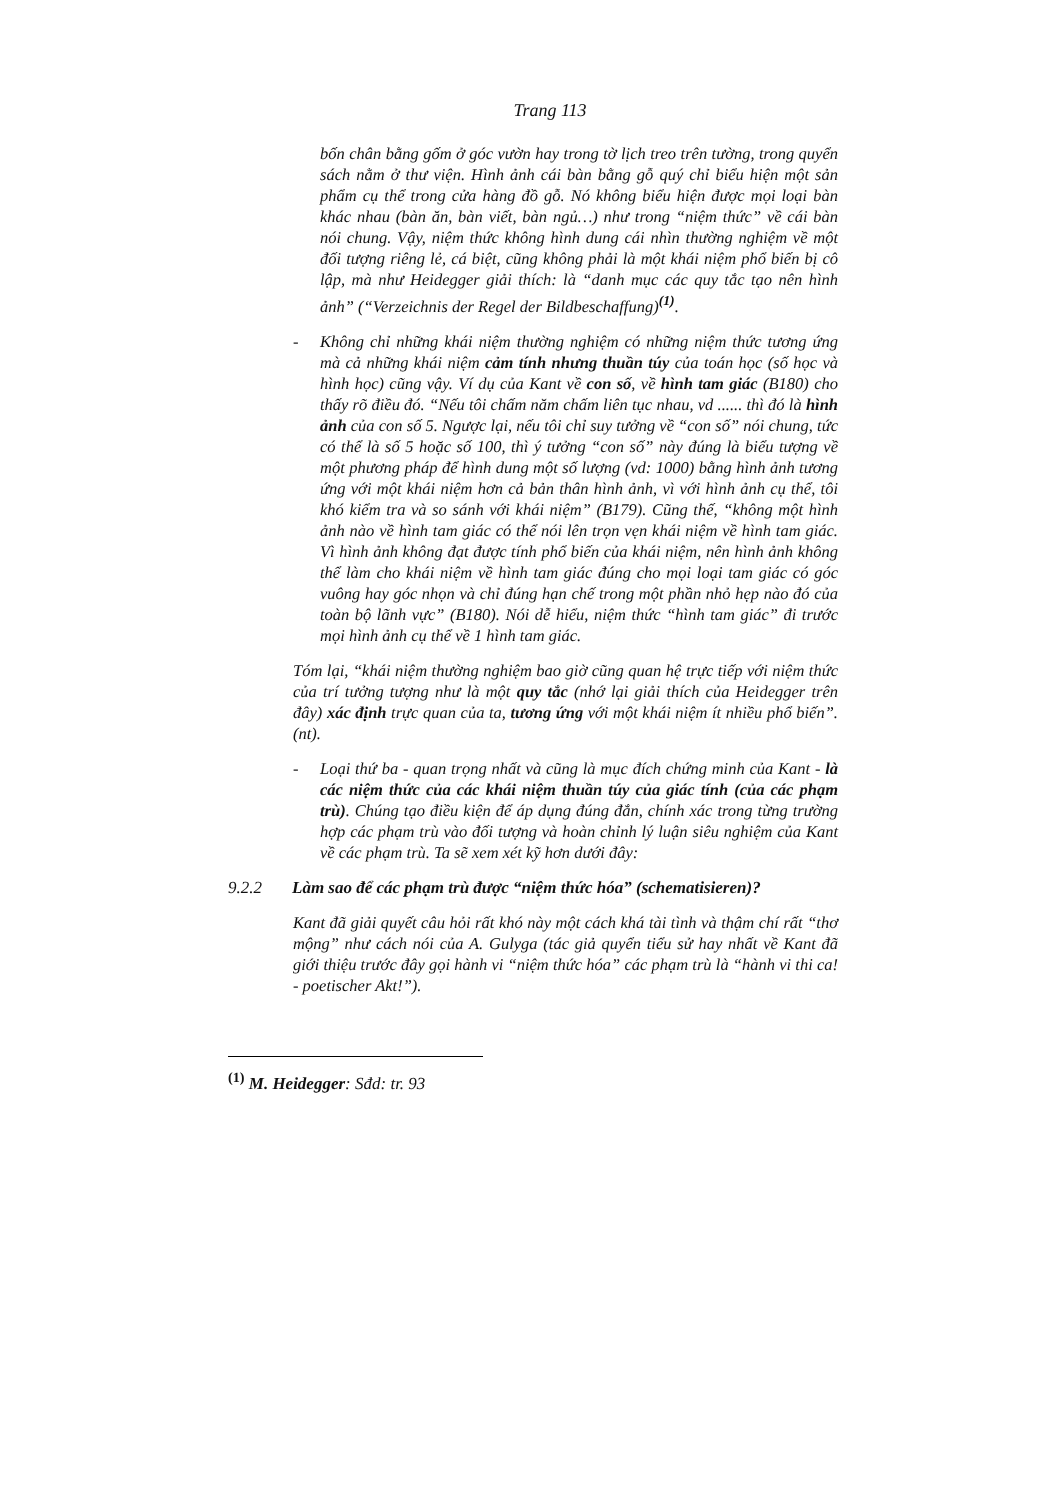Trang 113
bốn chân bằng gốm ở góc vườn hay trong tờ lịch treo trên tường, trong quyển sách nằm ở thư viện. Hình ảnh cái bàn bằng gỗ quý chỉ biểu hiện một sản phẩm cụ thể trong cửa hàng đồ gỗ. Nó không biểu hiện được mọi loại bàn khác nhau (bàn ăn, bàn viết, bàn ngủ…) như trong “niệm thức” về cái bàn nói chung. Vậy, niệm thức không hình dung cái nhìn thường nghiệm về một đối tượng riêng lẻ, cá biệt, cũng không phải là một khái niệm phổ biến bị cô lập, mà như Heidegger giải thích: là “danh mục các quy tắc tạo nên hình ảnh” (“Verzeichnis der Regel der Bildbeschaffung)<sup>(1)</sup>.
- Không chỉ những khái niệm thường nghiệm có những niệm thức tương ứng mà cả những khái niệm cảm tính nhưng thuần túy của toán học (số học và hình học) cũng vậy. Ví dụ của Kant về con số, về hình tam giác (B180) cho thấy rõ điều đó. “Nếu tôi chấm năm chấm liên tục nhau, vd ...... thì đó là hình ảnh của con số 5. Ngược lại, nếu tôi chỉ suy tưởng về “con số” nói chung, tức có thể là số 5 hoặc số 100, thì ý tưởng “con số” này đúng là biểu tượng về một phương pháp để hình dung một số lượng (vd: 1000) bằng hình ảnh tương ứng với một khái niệm hơn cả bản thân hình ảnh, vì với hình ảnh cụ thể, tôi khó kiểm tra và so sánh với khái niệm” (B179). Cũng thế, “không một hình ảnh nào về hình tam giác có thể nói lên trọn vẹn khái niệm về hình tam giác. Vì hình ảnh không đạt được tính phổ biến của khái niệm, nên hình ảnh không thể làm cho khái niệm về hình tam giác đúng cho mọi loại tam giác có góc vuông hay góc nhọn và chỉ đúng hạn chế trong một phần nhỏ hẹp nào đó của toàn bộ lãnh vực” (B180). Nói dễ hiểu, niệm thức “hình tam giác” đi trước mọi hình ảnh cụ thể về 1 hình tam giác.
Tóm lại, “khái niệm thường nghiệm bao giờ cũng quan hệ trực tiếp với niệm thức của trí tưởng tượng như là một quy tắc (nhớ lại giải thích của Heidegger trên đây) xác định trực quan của ta, tương ứng với một khái niệm ít nhiều phổ biến”. (nt).
- Loại thứ ba - quan trọng nhất và cũng là mục đích chứng minh của Kant - là các niệm thức của các khái niệm thuần túy của giác tính (của các phạm trù). Chúng tạo điều kiện để áp dụng đúng đắn, chính xác trong từng trường hợp các phạm trù vào đối tượng và hoàn chỉnh lý luận siêu nghiệm của Kant về các phạm trù. Ta sẽ xem xét kỹ hơn dưới đây:
9.2.2 Làm sao để các phạm trù được “niệm thức hóa” (schematisieren)?
Kant đã giải quyết câu hỏi rất khó này một cách khá tài tình và thậm chí rất “thơ mộng” như cách nói của A. Gulyga (tác giả quyển tiểu sử hay nhất về Kant đã giới thiệu trước đây gọi hành vi “niệm thức hóa” các phạm trù là “hành vi thi ca! - poetischer Akt!”).
<sup>(1)</sup> M. Heidegger: Sđd: tr. 93